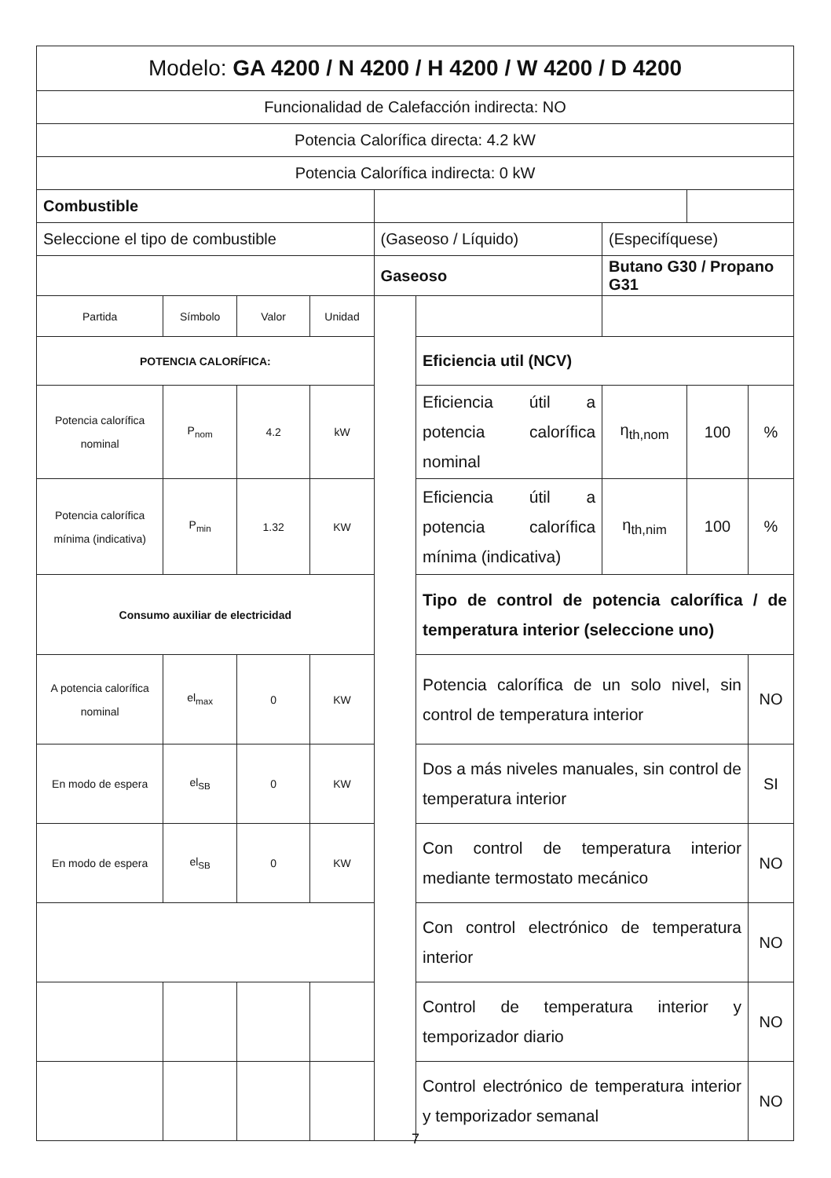| Modelo: GA 4200 / N 4200 / H 4200 / W 4200 / D 4200 | | | | | | | | |
| Funcionalidad de Calefacción indirecta: NO | | | | | | | | |
| Potencia Calorífica directa: 4.2 kW | | | | | | | | |
| Potencia Calorífica indirecta: 0 kW | | | | | | | | |
| Combustible | | | | | | | | |
| Seleccione el tipo de combustible | | | | (Gaseoso / Líquido) | | (Especifíquese) | | |
| | | | | Gaseoso | | Butano G30 / Propano G31 | | |
| Partida | Símbolo | Valor | Unidad | | | | | |
| POTENCIA CALORÍFICA: | | | | | Eficiencia util (NCV) | | | |
| Potencia calorífica nominal | P<sub>nom</sub> | 4.2 | kW | | Eficiencia útil a potencia calorífica nominal | η<sub>th,nom</sub> | 100 | % |
| Potencia calorífica mínima (indicativa) | P<sub>min</sub> | 1.32 | KW | | Eficiencia útil a potencia calorífica mínima (indicativa) | η<sub>th,nim</sub> | 100 | % |
| Consumo auxiliar de electricidad | | | | | Tipo de control de potencia calorífica / de temperatura interior (seleccione uno) | | | |
| A potencia calorífica nominal | el<sub>max</sub> | 0 | KW | | Potencia calorífica de un solo nivel, sin control de temperatura interior | | | NO |
| En modo de espera | el<sub>SB</sub> | 0 | KW | | Dos a más niveles manuales, sin control de temperatura interior | | | SI |
| En modo de espera | el<sub>SB</sub> | 0 | KW | | Con control de temperatura interior mediante termostato mecánico | | | NO |
| | | | | | Con control electrónico de temperatura interior | | | NO |
| | | | | | Control de temperatura interior y temporizador diario | | | NO |
| | | | | | Control electrónico de temperatura interior y temporizador semanal | | | NO |
7